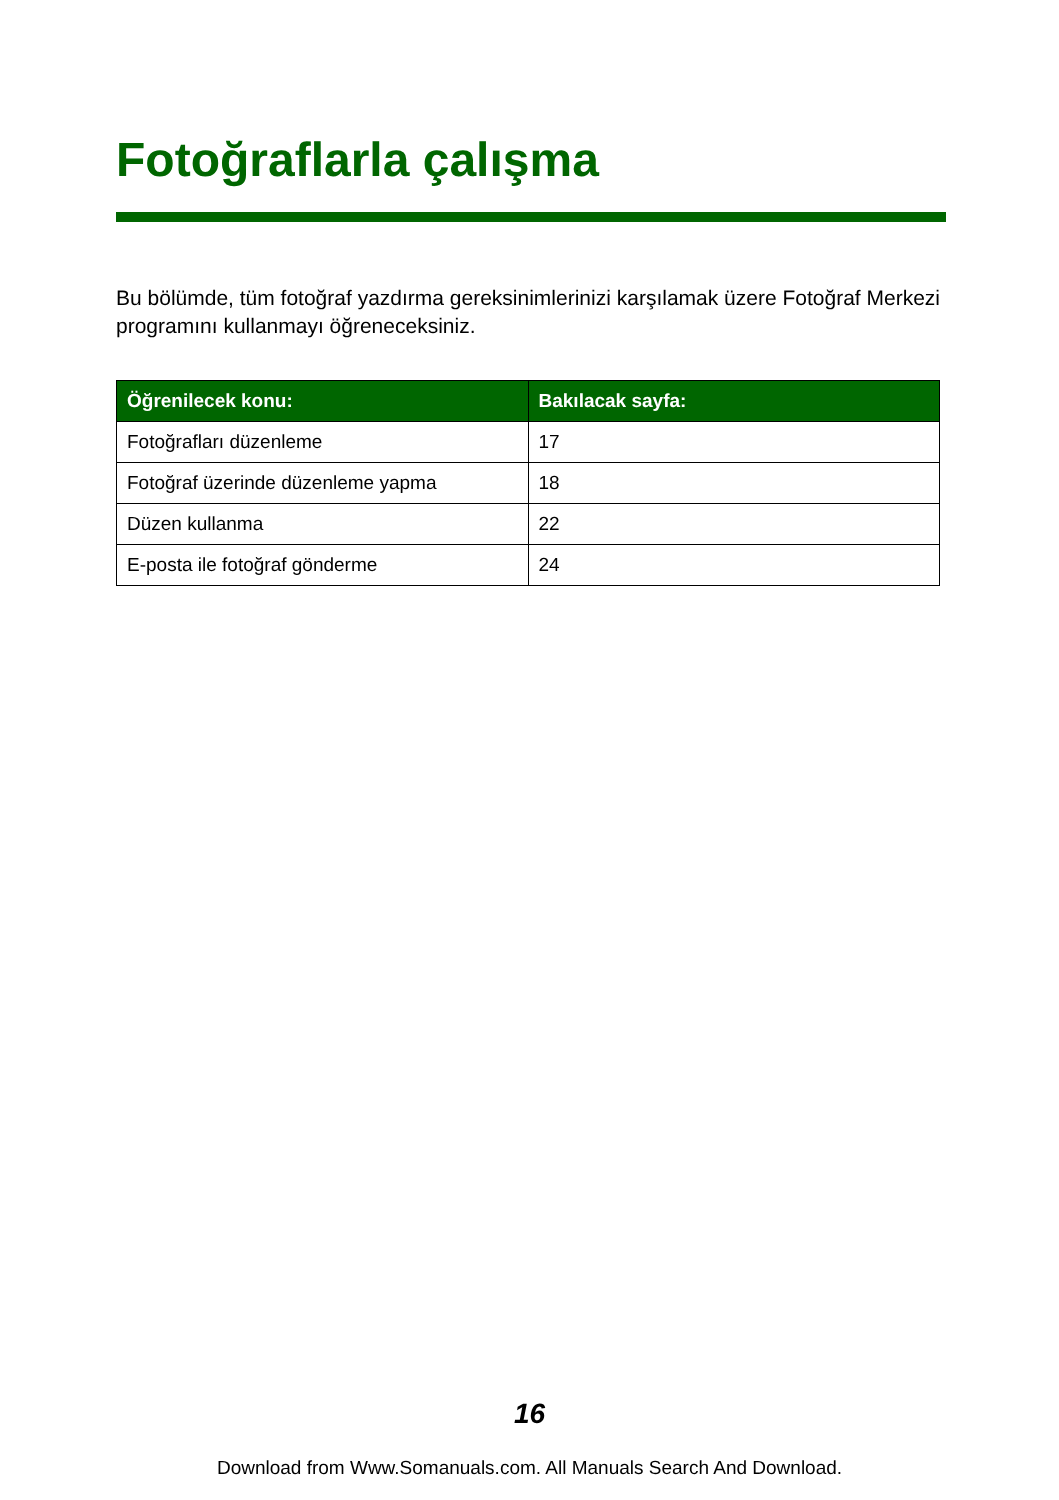Fotoğraflarla çalışma
Bu bölümde, tüm fotoğraf yazdırma gereksinimlerinizi karşılamak üzere Fotoğraf Merkezi programını kullanmayı öğreneceksiniz.
| Öğrenilecek konu: | Bakılacak sayfa: |
| --- | --- |
| Fotoğrafları düzenleme | 17 |
| Fotoğraf üzerinde düzenleme yapma | 18 |
| Düzen kullanma | 22 |
| E-posta ile fotoğraf gönderme | 24 |
16
Download from Www.Somanuals.com. All Manuals Search And Download.